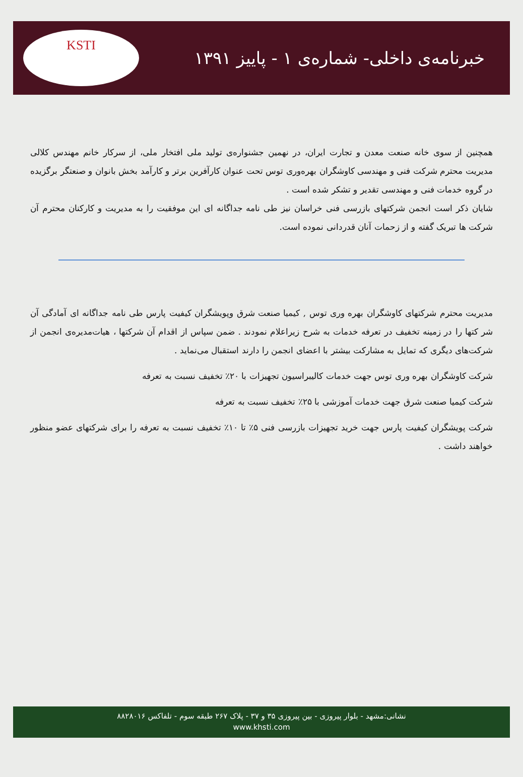خبرنامه‌ی داخلی- شماره‌ی ۱ - پاییز ۱۳۹۱
KSTI
همچنین از سوی خانه صنعت معدن و تجارت ایران، در نهمین جشنواره‌ی تولید ملی افتخار ملی، از سرکار خانم مهندس کلالی مدیریت محترم شرکت فنی و مهندسی کاوشگران بهره‌وری توس تحت عنوان کارآفرین برتر و کارآمد بخش بانوان و صنعتگر برگزیده در گروه خدمات فنی و مهندسی تقدیر و تشکر شده است .
شایان ذکر است انجمن شرکتهای بازرسی فنی خراسان نیز طی نامه جداگانه ای این موفقیت را به مدیریت و کارکنان محترم آن شرکت ها تبریک گفته و از زحمات آنان قدردانی نموده است.
مدیریت محترم شرکتهای کاوشگران بهره وری توس , کیمیا صنعت شرق وپویشگران کیفیت پارس طی نامه جداگانه ای آمادگی آن شر کتها را در زمینه تخفیف در تعرفه خدمات به شرح زیراعلام نمودند . ضمن سپاس از اقدام آن شرکتها ، هیات‌مدیره‌ی انجمن از شرکت‌های دیگری که تمایل به مشارکت بیشتر با اعضای انجمن را دارند استقبال می‌نماید .
شرکت کاوشگران بهره وری توس جهت خدمات کالیبراسیون تجهیزات با ۲۰٪ تخفیف نسبت به تعرفه
شرکت کیمیا صنعت شرق جهت خدمات آموزشی با ۲۵٪ تخفیف نسبت به تعرفه
شرکت پویشگران کیفیت پارس جهت خرید تجهیزات بازرسی فنی ۵٪ تا ۱۰٪ تخفیف نسبت به تعرفه را برای شرکتهای عضو منظور خواهند داشت .
نشانی:مشهد - بلوار پیروزی - بین پیروزی ۳۵ و ۳۷ - پلاک ۲۶۷ طبقه سوم - تلفاکس ۸۸۲۸۰۱۶
www.khsti.com